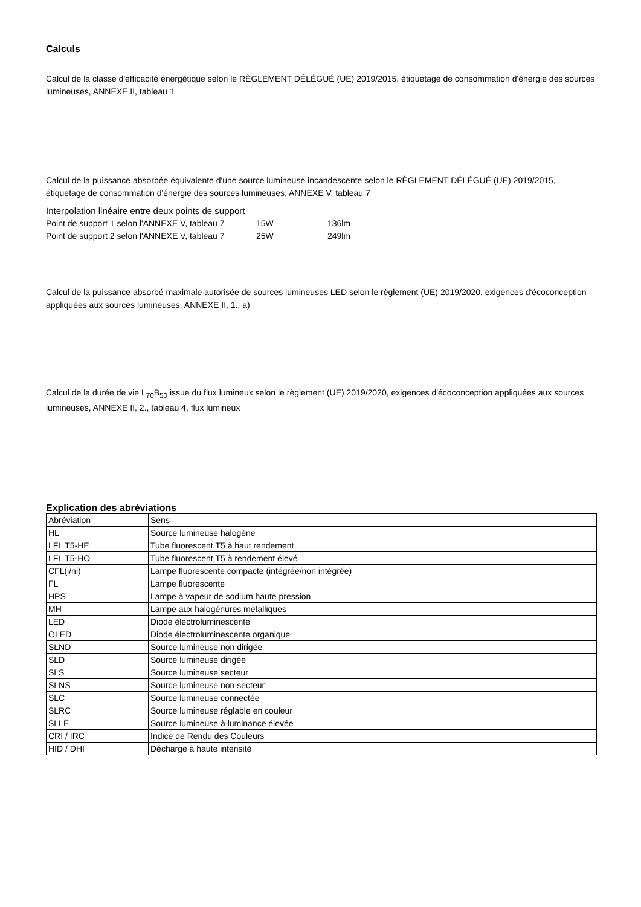Calculs
Calcul de la classe d'efficacité énergétique selon le RÈGLEMENT DÉLÉGUÉ (UE) 2019/2015, étiquetage de consommation d'énergie des sources lumineuses, ANNEXE II, tableau 1
Calcul de la puissance absorbée équivalente d'une source lumineuse incandescente selon le RÈGLEMENT DÉLÉGUÉ (UE) 2019/2015, étiquetage de consommation d'énergie des sources lumineuses, ANNEXE V, tableau 7
Interpolation linéaire entre deux points de support
| Point de support 1 selon l'ANNEXE V, tableau 7 | 15W | 136lm |
| Point de support 2 selon l'ANNEXE V, tableau 7 | 25W | 249lm |
Calcul de la puissance absorbé maximale autorisée de sources lumineuses LED selon le règlement (UE) 2019/2020, exigences d'écoconception appliquées aux sources lumineuses, ANNEXE II, 1., a)
Calcul de la durée de vie L<sub>70</sub>B<sub>50</sub> issue du flux lumineux selon le règlement (UE) 2019/2020, exigences d'écoconception appliquées aux sources lumineuses, ANNEXE II, 2., tableau 4, flux lumineux
Explication des abréviations
| Abréviation | Sens |
| HL | Source lumineuse halogène |
| LFL T5-HE | Tube fluorescent T5 à haut rendement |
| LFL T5-HO | Tube fluorescent T5 à rendement élevé |
| CFL(i/ni) | Lampe fluorescente compacte (intégrée/non intégrée) |
| FL | Lampe fluorescente |
| HPS | Lampe à vapeur de sodium haute pression |
| MH | Lampe aux halogénures métalliques |
| LED | Diode électroluminescente |
| OLED | Diode électroluminescente organique |
| SLND | Source lumineuse non dirigée |
| SLD | Source lumineuse dirigée |
| SLS | Source lumineuse secteur |
| SLNS | Source lumineuse non secteur |
| SLC | Source lumineuse connectée |
| SLRC | Source lumineuse réglable en couleur |
| SLLE | Source lumineuse à luminance élevée |
| CRI / IRC | Indice de Rendu des Couleurs |
| HID / DHI | Décharge à haute intensité |